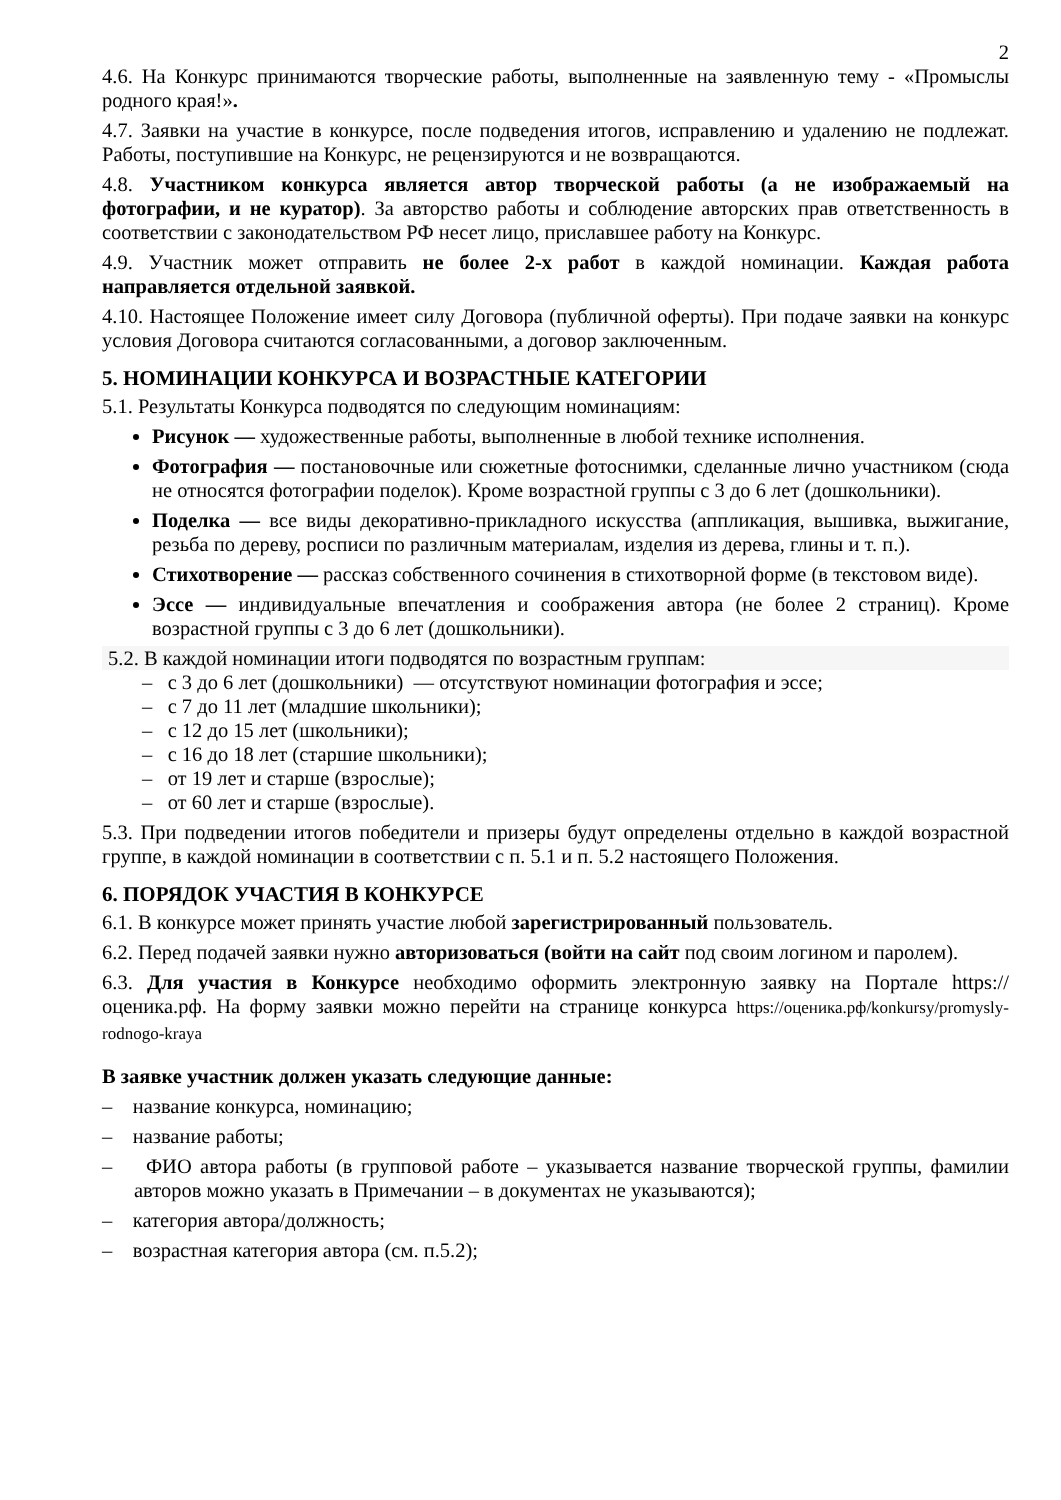2
4.6. На Конкурс принимаются творческие работы, выполненные на заявленную тему - «Промыслы родного края!».
4.7. Заявки на участие в конкурсе, после подведения итогов, исправлению и удалению не подлежат. Работы, поступившие на Конкурс, не рецензируются и не возвращаются.
4.8. Участником конкурса является автор творческой работы (а не изображаемый на фотографии, и не куратор). За авторство работы и соблюдение авторских прав ответственность в соответствии с законодательством РФ несет лицо, приславшее работу на Конкурс.
4.9. Участник может отправить не более 2-х работ в каждой номинации. Каждая работа направляется отдельной заявкой.
4.10. Настоящее Положение имеет силу Договора (публичной оферты). При подаче заявки на конкурс условия Договора считаются согласованными, а договор заключенным.
5. НОМИНАЦИИ КОНКУРСА И ВОЗРАСТНЫЕ КАТЕГОРИИ
5.1. Результаты Конкурса подводятся по следующим номинациям:
Рисунок — художественные работы, выполненные в любой технике исполнения.
Фотография — постановочные или сюжетные фотоснимки, сделанные лично участником (сюда не относятся фотографии поделок). Кроме возрастной группы с 3 до 6 лет (дошкольники).
Поделка — все виды декоративно-прикладного искусства (аппликация, вышивка, выжигание, резьба по дереву, росписи по различным материалам, изделия из дерева, глины и т. п.).
Стихотворение — рассказ собственного сочинения в стихотворной форме (в текстовом виде).
Эссе — индивидуальные впечатления и соображения автора (не более 2 страниц). Кроме возрастной группы с 3 до 6 лет (дошкольники).
5.2. В каждой номинации итоги подводятся по возрастным группам:
– с 3 до 6 лет (дошкольники) — отсутствуют номинации фотография и эссе;
– с 7 до 11 лет (младшие школьники);
– с 12 до 15 лет (школьники);
– с 16 до 18 лет (старшие школьники);
– от 19 лет и старше (взрослые);
– от 60 лет и старше (взрослые).
5.3. При подведении итогов победители и призеры будут определены отдельно в каждой возрастной группе, в каждой номинации в соответствии с п. 5.1 и п. 5.2 настоящего Положения.
6. ПОРЯДОК УЧАСТИЯ В КОНКУРСЕ
6.1. В конкурсе может принять участие любой зарегистрированный пользователь.
6.2. Перед подачей заявки нужно авторизоваться (войти на сайт под своим логином и паролем).
6.3. Для участия в Конкурсе необходимо оформить электронную заявку на Портале https://оценика.рф. На форму заявки можно перейти на странице конкурса https://оценика.рф/konkursy/promysly-rodnogo-kraya
В заявке участник должен указать следующие данные:
– название конкурса, номинацию;
– название работы;
– ФИО автора работы (в групповой работе – указывается название творческой группы, фамилии авторов можно указать в Примечании – в документах не указываются);
– категория автора/должность;
– возрастная категория автора (см. п.5.2);